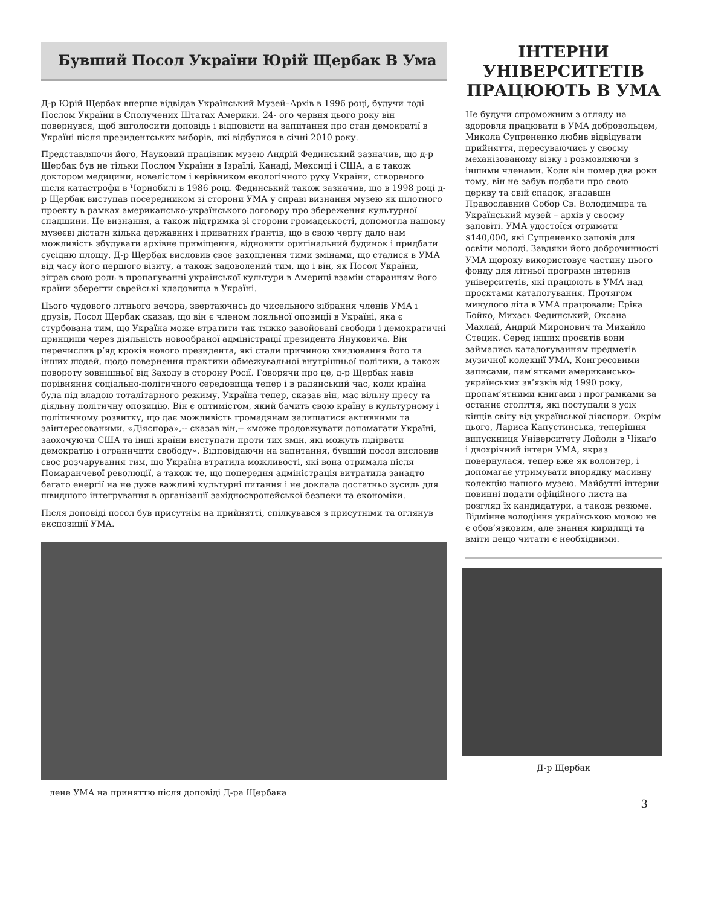Бувший Посол України Юрій Щербак В Ума
Д-р Юрій Щербак вперше відвідав Український Музей–Архів в 1996 році, будучи тоді Послом України в Сполучених Штатах Америки. 24- ого червня цього року він повернувся, щоб виголосити доповідь і відповісти на запитання про стан демократії в Україні після президентських виборів, які відбулися в січні 2010 року.
Представляючи його, Науковий працівник музею Андрій Фединський зазначив, що д-р Щербак був не тільки Послом України в Ізраїлі, Канаді, Мексиці і США, а є також доктором медицини, новелістом і керівником екологічного руху України, створеного після катастрофи в Чорнобилі в 1986 році. Фединський також зазначив, що в 1998 році д-р Щербак виступав посередником зі сторони УМА у справі визнання музею як пілотного проекту в рамках американсько-українського договору про збереження культурної спадщини. Це визнання, а також підтримка зі сторони громадськості, допомогла нашому музеєві дістати кілька державних і приватних ґрантів, що в свою чергу дало нам можливість збудувати архівне приміщення, відновити оригінальний будинок і придбати сусідню площу. Д-р Щербак висловив своє захоплення тими змінами, що сталися в УМА від часу його першого візиту, а також задоволений тим, що і він, як Посол України, зіграв свою роль в пропаґуванні української культури в Америці взамін старанням його країни зберегти єврейські кладовища в Україні.
Цього чудового літнього вечора, звертаючись до чисельного зібрання членів УМА і друзів, Посол Щербак сказав, що він є членом лояльної опозиції в Україні, яка є стурбована тим, що Україна може втратити так тяжко завойовані свободи і демократичні принципи через діяльність новообраної адміністрації президента Януковича. Він перечислив р‘яд кроків нового президента, які стали причиною хвилювання його та інших людей, щодо повернення практики обмежувальної внутрішньої політики, а також повороту зовнішньої від Заходу в сторону Росії. Говорячи про це, д-р Щербак навів порівняння соціально-політичного середовища тепер і в радянський час, коли країна була під владою тоталітарного режиму. Україна тепер, сказав він, має вільну пресу та діяльну політичну опозицію. Він є оптимістом, який бачить свою країну в культурному і політичному розвитку, що дає можливість громадянам залишатися активними та заінтересованими. «Діяспора»,-- сказав він,-- «може продовжувати допомагати Україні, заохочуючи США та інші країни виступати проти тих змін, які можуть підірвати демократію і ограничити свободу». Відповідаючи на запитання, бувший посол висловив своє розчарування тим, що Україна втратила можливості, які вона отримала після Помаранчевої революції, а також те, що попередня адміністрація витратила занадто багато енергії на не дуже важливі культурні питання і не доклала достатньо зусиль для швидшого інтегрування в організації західноєвропейської безпеки та економіки.
Після доповіді посол був присутнім на прийнятті, спілкувався з присутніми та оглянув експозиції УМА.
лене УМА на приняттю після доповіді Д-ра Щербака
ІНТЕРНИ УНІВЕРСИТЕТІВ ПРАЦЮЮТЬ В УМА
Не будучи спроможним з огляду на здоровля працювати в УМА добровольцем, Микола Супрененко любив відвідувати прийняття, пересуваючись у своєму механізованому візку і розмовляючи з іншими членами. Коли він помер два роки тому, він не забув подбати про свою церкву та свій спадок, згадавши Православний Собор Св. Володимира та Український музей – архів у своєму заповіті. УМА удостоїся отримати $140,000, які Супрененко заповів для освіти молоді. Завдяки його доброчинності УМА щороку використовує частину цього фонду для літньої програми інтернів університетів, які працюють в УМА над проєктами каталогування. Протягом минулого літа в УМА працювали: Еріка Бойко, Михась Фединський, Оксана Махлай, Андрій Миронович та Михайло Стецик. Серед інших проєктів вони займались каталогуванням предметів музичної колекції УМА, Конґресовими записами, пам'ятками американсько-українських зв’язків від 1990 року, пропам’ятними книгами і програмками за останнє століття, які поступали з усіх кінців світу від української діяспори. Окрім цього, Лариса Капустинська, теперішня випускниця Університету Лойоли в Чікаґо і двохрічний інтерн УМА, якраз повернулася, тепер вже як волонтер, і допомагає утримувати впорядку масивну колекцію нашого музею. Майбутні інтерни повинні подати офіційного листа на розгляд їх кандидатури, а також резюме. Відмінне володіння українською мовою не є обов’язковим, але знання кирилиці та вміти дещо читати є необхідними.
Д-р Щербак
3